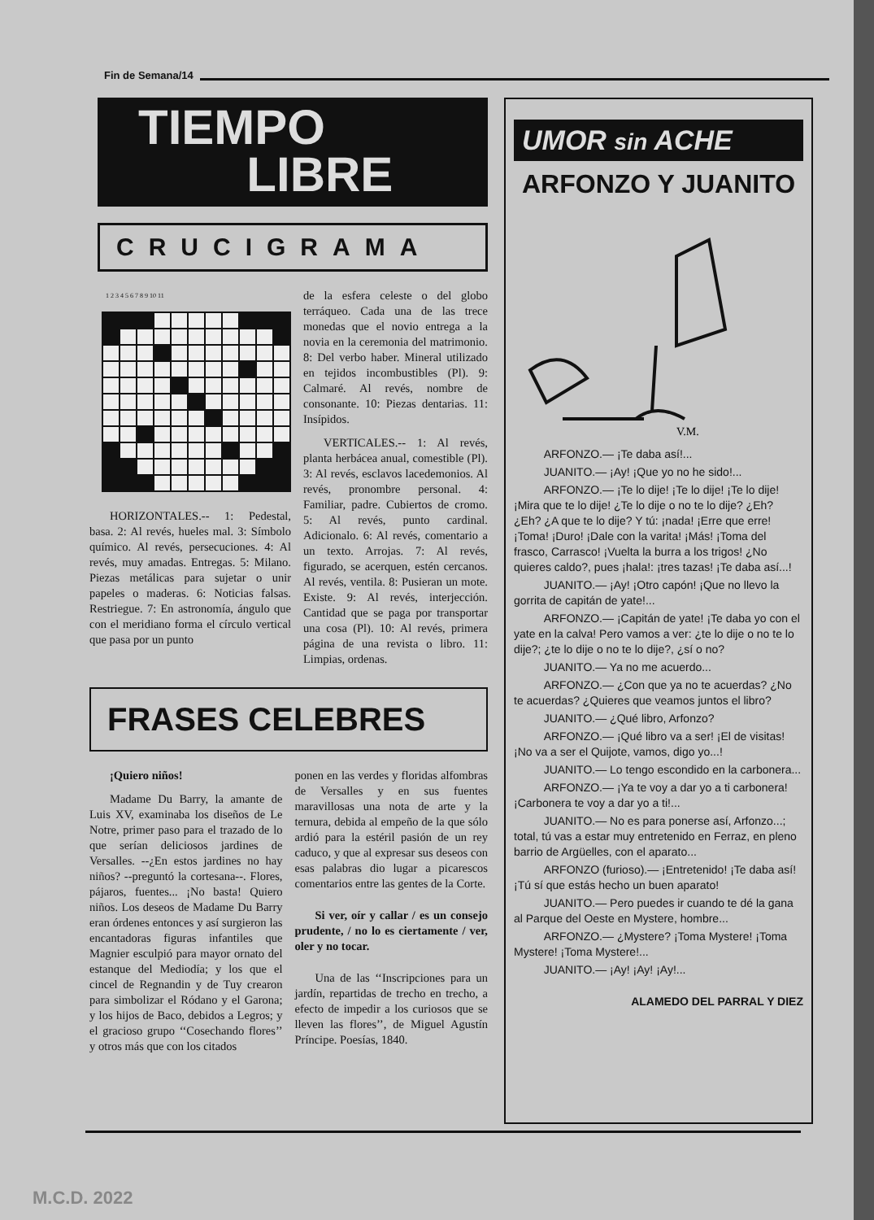Fin de Semana/14
TIEMPO
LIBRE
CRUCIGRAMA
1 2 3 4 5 6 7 8 9 10 11
HORIZONTALES.-- 1: Pedestal, basa. 2: Al revés, hueles mal. 3: Símbolo químico. Al revés, persecuciones. 4: Al revés, muy amadas. Entregas. 5: Milano. Piezas metálicas para sujetar o unir papeles o maderas. 6: Noticias falsas. Restriegue. 7: En astronomía, ángulo que con el meridiano forma el círculo vertical que pasa por un punto
de la esfera celeste o del globo terráqueo. Cada una de las trece monedas que el novio entrega a la novia en la ceremonia del matrimonio. 8: Del verbo haber. Mineral utilizado en tejidos incombustibles (Pl). 9: Calmaré. Al revés, nombre de consonante. 10: Piezas dentarias. 11: Insípidos.
VERTICALES.-- 1: Al revés, planta herbácea anual, comestible (Pl). 3: Al revés, esclavos lacedemonios. Al revés, pronombre personal. 4: Familiar, padre. Cubiertos de cromo. 5: Al revés, punto cardinal. Adicionalo. 6: Al revés, comentario a un texto. Arrojas. 7: Al revés, figurado, se acerquen, estén cercanos. Al revés, ventila. 8: Pusieran un mote. Existe. 9: Al revés, interjección. Cantidad que se paga por transportar una cosa (Pl). 10: Al revés, primera página de una revista o libro. 11: Limpias, ordenas.
FRASES CELEBRES
¡Quiero niños!
Madame Du Barry, la amante de Luis XV, examinaba los diseños de Le Notre, primer paso para el trazado de lo que serían deliciosos jardines de Versalles. --¿En estos jardines no hay niños? --preguntó la cortesana--. Flores, pájaros, fuentes... ¡No basta! Quiero niños. Los deseos de Madame Du Barry eran órdenes entonces y así surgieron las encantadoras figuras infantiles que Magnier esculpió para mayor ornato del estanque del Mediodía; y los que el cincel de Regnandin y de Tuy crearon para simbolizar el Ródano y el Garona; y los hijos de Baco, debidos a Legros; y el gracioso grupo ‘‘Cosechando flores’’ y otros más que con los citados
ponen en las verdes y floridas alfombras de Versalles y en sus fuentes maravillosas una nota de arte y la ternura, debida al empeño de la que sólo ardió para la estéril pasión de un rey caduco, y que al expresar sus deseos con esas palabras dio lugar a picarescos comentarios entre las gentes de la Corte.
Si ver, oír y callar / es un consejo prudente, / no lo es ciertamente / ver, oler y no tocar.
Una de las ‘‘Inscripciones para un jardín, repartidas de trecho en trecho, a efecto de impedir a los curiosos que se lleven las flores’’, de Miguel Agustín Príncipe. Poesías, 1840.
UMOR sin ACHE
ARFONZO Y JUANITO
V.M.
ARFONZO.— ¡Te daba así!...
JUANITO.— ¡Ay! ¡Que yo no he sido!...
ARFONZO.— ¡Te lo dije! ¡Te lo dije! ¡Te lo dije! ¡Mira que te lo dije! ¿Te lo dije o no te lo dije? ¿Eh? ¿Eh? ¿A que te lo dije? Y tú: ¡nada! ¡Erre que erre! ¡Toma! ¡Duro! ¡Dale con la varita! ¡Más! ¡Toma del frasco, Carrasco! ¡Vuelta la burra a los trigos! ¿No quieres caldo?, pues ¡hala!: ¡tres tazas! ¡Te daba así...!
JUANITO.— ¡Ay! ¡Otro capón! ¡Que no llevo la gorrita de capitán de yate!...
ARFONZO.— ¡Capitán de yate! ¡Te daba yo con el yate en la calva! Pero vamos a ver: ¿te lo dije o no te lo dije?; ¿te lo dije o no te lo dije?, ¿sí o no?
JUANITO.— Ya no me acuerdo...
ARFONZO.— ¿Con que ya no te acuerdas? ¿No te acuerdas? ¿Quieres que veamos juntos el libro?
JUANITO.— ¿Qué libro, Arfonzo?
ARFONZO.— ¡Qué libro va a ser! ¡El de visitas! ¡No va a ser el Quijote, vamos, digo yo...!
JUANITO.— Lo tengo escondido en la carbonera...
ARFONZO.— ¡Ya te voy a dar yo a ti carbonera! ¡Carbonera te voy a dar yo a ti!...
JUANITO.— No es para ponerse así, Arfonzo...; total, tú vas a estar muy entretenido en Ferraz, en pleno barrio de Argüelles, con el aparato...
ARFONZO (furioso).— ¡Entretenido! ¡Te daba así! ¡Tú sí que estás hecho un buen aparato!
JUANITO.— Pero puedes ir cuando te dé la gana al Parque del Oeste en Mystere, hombre...
ARFONZO.— ¿Mystere? ¡Toma Mystere! ¡Toma Mystere! ¡Toma Mystere!...
JUANITO.— ¡Ay! ¡Ay! ¡Ay!...
ALAMEDO DEL PARRAL Y DIEZ
M.C.D. 2022